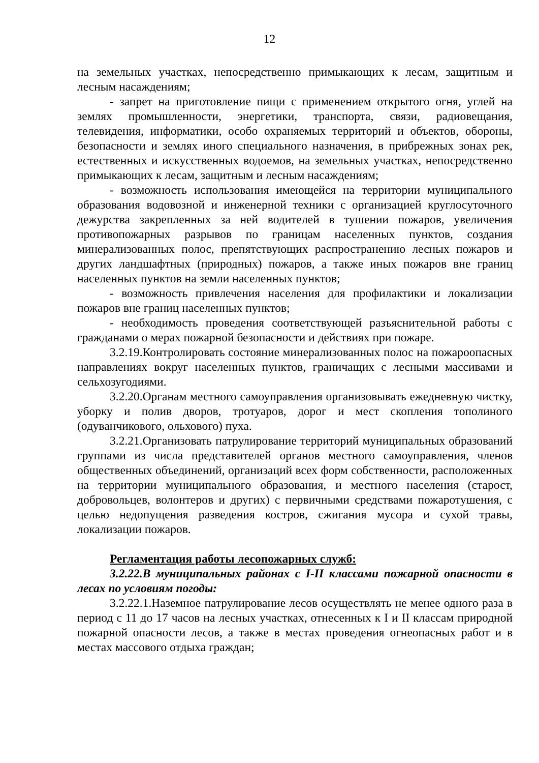12
на земельных участках, непосредственно примыкающих к лесам, защитным и лесным насаждениям;
- запрет на приготовление пищи с применением открытого огня, углей на землях промышленности, энергетики, транспорта, связи, радиовещания, телевидения, информатики, особо охраняемых территорий и объектов, обороны, безопасности и землях иного специального назначения, в прибрежных зонах рек, естественных и искусственных водоемов, на земельных участках, непосредственно примыкающих к лесам, защитным и лесным насаждениям;
- возможность использования имеющейся на территории муниципального образования водовозной и инженерной техники с организацией круглосуточного дежурства закрепленных за ней водителей в тушении пожаров, увеличения противопожарных разрывов по границам населенных пунктов, создания минерализованных полос, препятствующих распространению лесных пожаров и других ландшафтных (природных) пожаров, а также иных пожаров вне границ населенных пунктов на земли населенных пунктов;
- возможность привлечения населения для профилактики и локализации пожаров вне границ населенных пунктов;
- необходимость проведения соответствующей разъяснительной работы с гражданами о мерах пожарной безопасности и действиях при пожаре.
3.2.19.Контролировать состояние минерализованных полос на пожароопасных направлениях вокруг населенных пунктов, граничащих с лесными массивами и сельхозугодиями.
3.2.20.Органам местного самоуправления организовывать ежедневную чистку, уборку и полив дворов, тротуаров, дорог и мест скопления тополиного (одуванчикового, ольхового) пуха.
3.2.21.Организовать патрулирование территорий муниципальных образований группами из числа представителей органов местного самоуправления, членов общественных объединений, организаций всех форм собственности, расположенных на территории муниципального образования, и местного населения (старост, добровольцев, волонтеров и других) с первичными средствами пожаротушения, с целью недопущения разведения костров, сжигания мусора и сухой травы, локализации пожаров.
Регламентация работы лесопожарных служб:
3.2.22.В муниципальных районах с I-II классами пожарной опасности в лесах по условиям погоды:
3.2.22.1.Наземное патрулирование лесов осуществлять не менее одного раза в период с 11 до 17 часов на лесных участках, отнесенных к I и II классам природной пожарной опасности лесов, а также в местах проведения огнеопасных работ и в местах массового отдыха граждан;